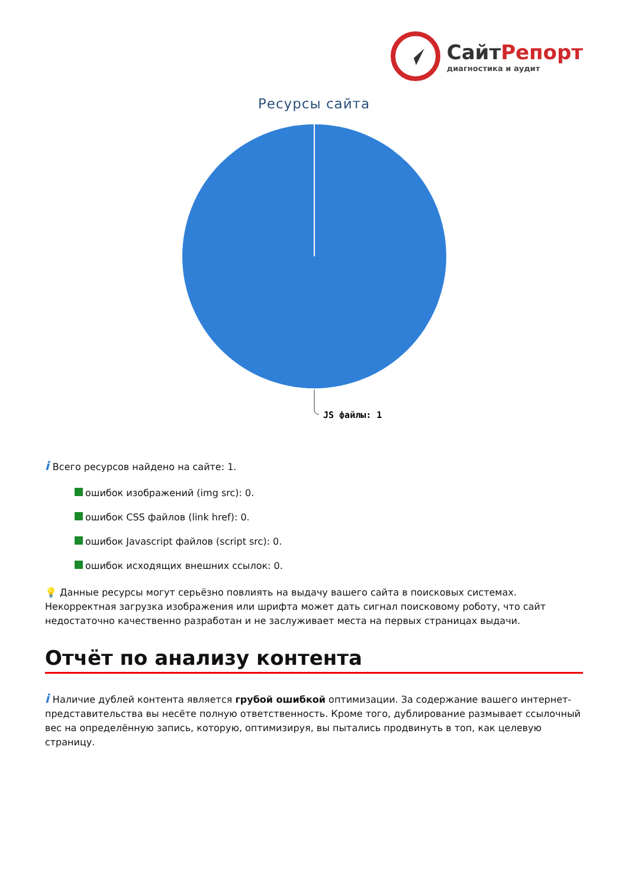СайтРепорт
диагностика и аудит
Ресурсы сайта
JS файлы: 1
i Всего ресурсов найдено на сайте: 1.
ошибок изображений (img src): 0.
ошибок CSS файлов (link href): 0.
ошибок Javascript файлов (script src): 0.
ошибок исходящих внешних ссылок: 0.
💡 Данные ресурсы могут серьёзно повлиять на выдачу вашего сайта в поисковых системах. Некорректная загрузка изображения или шрифта может дать сигнал поисковому роботу, что сайт недостаточно качественно разработан и не заслуживает места на первых страницах выдачи.
Отчёт по анализу контента
i Наличие дублей контента является грубой ошибкой оптимизации. За содержание вашего интернет-представительства вы несёте полную ответственность. Кроме того, дублирование размывает ссылочный вес на определённую запись, которую, оптимизируя, вы пытались продвинуть в топ, как целевую страницу.